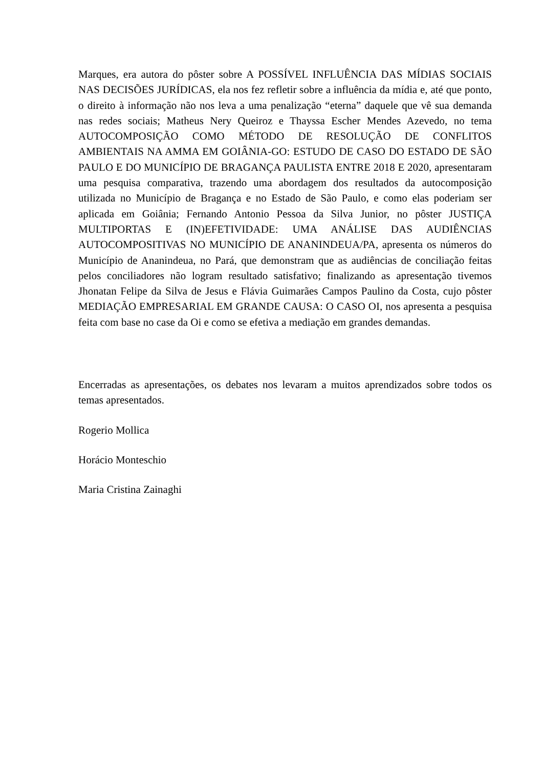Marques, era autora do pôster sobre A POSSÍVEL INFLUÊNCIA DAS MÍDIAS SOCIAIS NAS DECISÕES JURÍDICAS, ela nos fez refletir sobre a influência da mídia e, até que ponto, o direito à informação não nos leva a uma penalização “eterna” daquele que vê sua demanda nas redes sociais; Matheus Nery Queiroz e Thayssa Escher Mendes Azevedo, no tema AUTOCOMPOSIÇÃO COMO MÉTODO DE RESOLUÇÃO DE CONFLITOS AMBIENTAIS NA AMMA EM GOIÂNIA-GO: ESTUDO DE CASO DO ESTADO DE SÃO PAULO E DO MUNICÍPIO DE BRAGANÇA PAULISTA ENTRE 2018 E 2020, apresentaram uma pesquisa comparativa, trazendo uma abordagem dos resultados da autocomposição utilizada no Município de Bragança e no Estado de São Paulo, e como elas poderiam ser aplicada em Goiânia; Fernando Antonio Pessoa da Silva Junior, no pôster JUSTIÇA MULTIPORTAS E (IN)EFETIVIDADE: UMA ANÁLISE DAS AUDIÊNCIAS AUTOCOMPOSITIVAS NO MUNICÍPIO DE ANANINDEUA/PA, apresenta os números do Município de Ananindeua, no Pará, que demonstram que as audiências de conciliação feitas pelos conciliadores não logram resultado satisfativo; finalizando as apresentação tivemos Jhonatan Felipe da Silva de Jesus e Flávia Guimarães Campos Paulino da Costa, cujo pôster MEDIAÇÃO EMPRESARIAL EM GRANDE CAUSA: O CASO OI, nos apresenta a pesquisa feita com base no case da Oi e como se efetiva a mediação em grandes demandas.
Encerradas as apresentações, os debates nos levaram a muitos aprendizados sobre todos os temas apresentados.
Rogerio Mollica
Horácio Monteschio
Maria Cristina Zainaghi